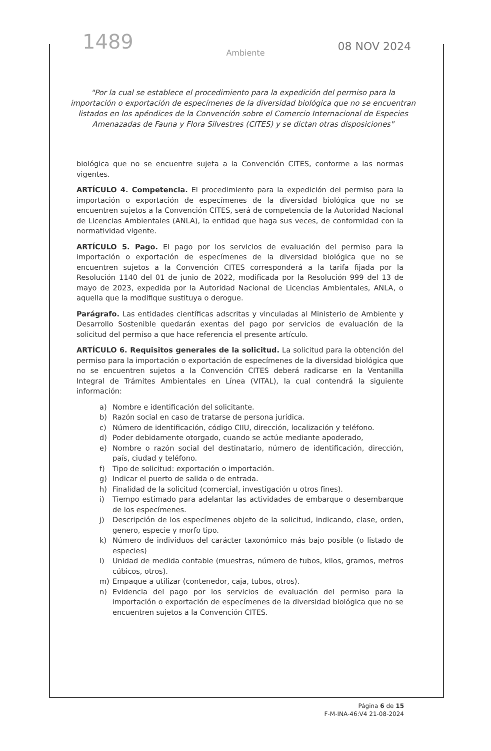1489
08 NOV 2024
Ambiente
"Por la cual se establece el procedimiento para la expedición del permiso para la importación o exportación de especímenes de la diversidad biológica que no se encuentran listados en los apéndices de la Convención sobre el Comercio Internacional de Especies Amenazadas de Fauna y Flora Silvestres (CITES) y se dictan otras disposiciones"
biológica que no se encuentre sujeta a la Convención CITES, conforme a las normas vigentes.
ARTÍCULO 4. Competencia. El procedimiento para la expedición del permiso para la importación o exportación de especímenes de la diversidad biológica que no se encuentren sujetos a la Convención CITES, será de competencia de la Autoridad Nacional de Licencias Ambientales (ANLA), la entidad que haga sus veces, de conformidad con la normatividad vigente.
ARTÍCULO 5. Pago. El pago por los servicios de evaluación del permiso para la importación o exportación de especímenes de la diversidad biológica que no se encuentren sujetos a la Convención CITES corresponderá a la tarifa fijada por la Resolución 1140 del 01 de junio de 2022, modificada por la Resolución 999 del 13 de mayo de 2023, expedida por la Autoridad Nacional de Licencias Ambientales, ANLA, o aquella que la modifique sustituya o derogue.
Parágrafo. Las entidades científicas adscritas y vinculadas al Ministerio de Ambiente y Desarrollo Sostenible quedarán exentas del pago por servicios de evaluación de la solicitud del permiso a que hace referencia el presente artículo.
ARTÍCULO 6. Requisitos generales de la solicitud. La solicitud para la obtención del permiso para la importación o exportación de especímenes de la diversidad biológica que no se encuentren sujetos a la Convención CITES deberá radicarse en la Ventanilla Integral de Trámites Ambientales en Línea (VITAL), la cual contendrá la siguiente información:
a) Nombre e identificación del solicitante.
b) Razón social en caso de tratarse de persona jurídica.
c) Número de identificación, código CIIU, dirección, localización y teléfono.
d) Poder debidamente otorgado, cuando se actúe mediante apoderado,
e) Nombre o razón social del destinatario, número de identificación, dirección, país, ciudad y teléfono.
f) Tipo de solicitud: exportación o importación.
g) Indicar el puerto de salida o de entrada.
h) Finalidad de la solicitud (comercial, investigación u otros fines).
i) Tiempo estimado para adelantar las actividades de embarque o desembarque de los especímenes.
j) Descripción de los especímenes objeto de la solicitud, indicando, clase, orden, genero, especie y morfo tipo.
k) Número de individuos del carácter taxonómico más bajo posible (o listado de especies)
l) Unidad de medida contable (muestras, número de tubos, kilos, gramos, metros cúbicos, otros).
m) Empaque a utilizar (contenedor, caja, tubos, otros).
n) Evidencia del pago por los servicios de evaluación del permiso para la importación o exportación de especímenes de la diversidad biológica que no se encuentren sujetos a la Convención CITES.
Página 6 de 15
F-M-INA-46:V4 21-08-2024